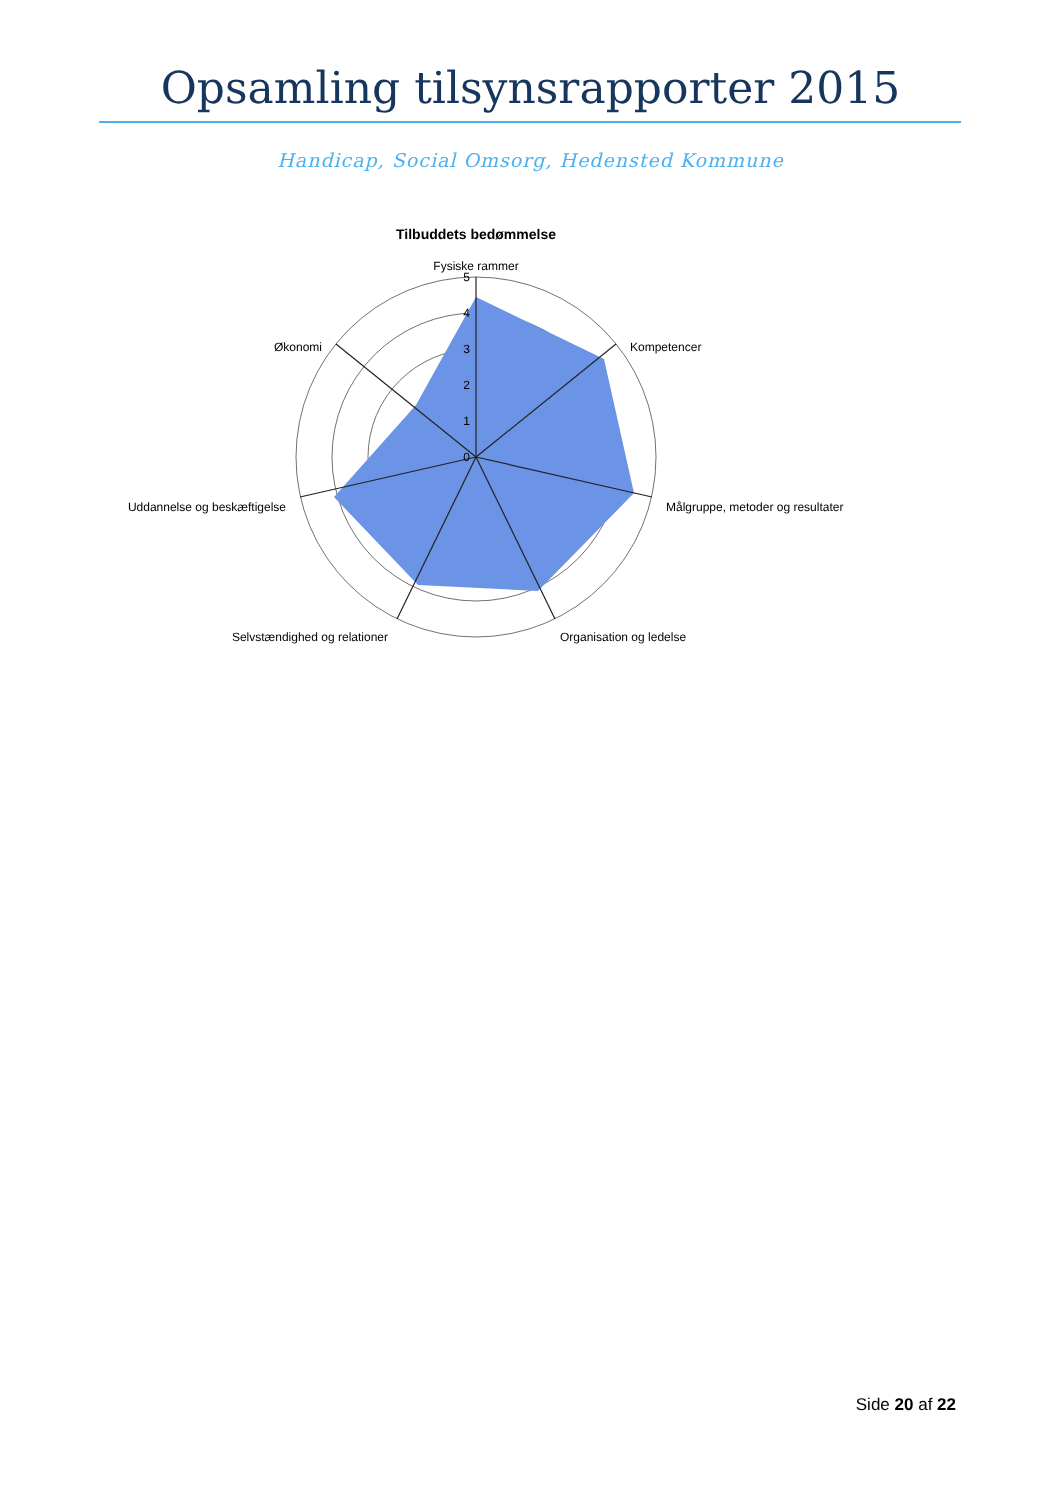Opsamling tilsynsrapporter 2015
Handicap, Social Omsorg, Hedensted Kommune
Tilbuddets bedømmelse
Fysiske rammer
Kompetencer
Målgruppe, metoder og resultater
Organisation og ledelse
Selvstændighed og relationer
Uddannelse og beskæftigelse
Økonomi
5
4
3
2
1
0
Side 20 af 22